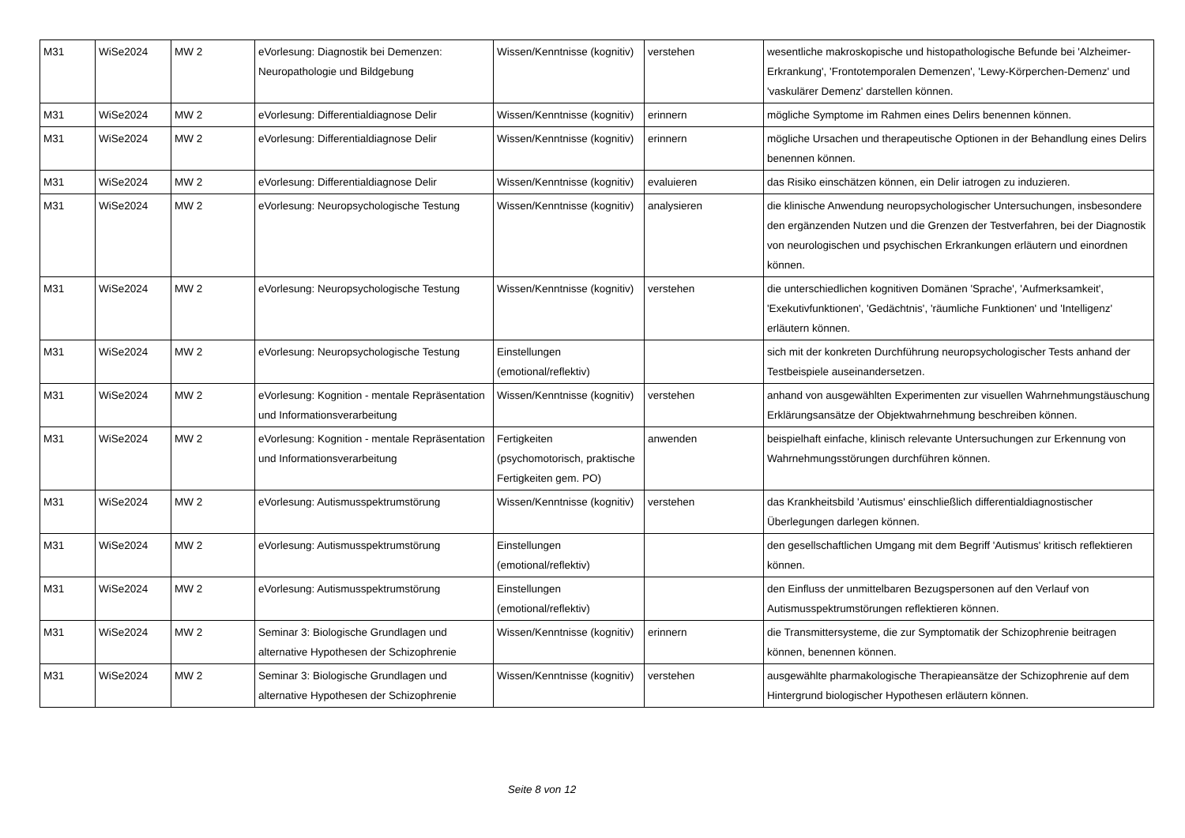| M31 | WiSe2024 | MW 2 | eVorlesung: Diagnostik bei Demenzen: Neuropathologie und Bildgebung | Wissen/Kenntnisse (kognitiv) | verstehen | wesentliche makroskopische und histopathologische Befunde bei 'Alzheimer-Erkrankung', 'Frontotemporalen Demenzen', 'Lewy-Körperchen-Demenz' und 'vaskulärer Demenz' darstellen können. |
| M31 | WiSe2024 | MW 2 | eVorlesung: Differentialdiagnose Delir | Wissen/Kenntnisse (kognitiv) | erinnern | mögliche Symptome im Rahmen eines Delirs benennen können. |
| M31 | WiSe2024 | MW 2 | eVorlesung: Differentialdiagnose Delir | Wissen/Kenntnisse (kognitiv) | erinnern | mögliche Ursachen und therapeutische Optionen in der Behandlung eines Delirs benennen können. |
| M31 | WiSe2024 | MW 2 | eVorlesung: Differentialdiagnose Delir | Wissen/Kenntnisse (kognitiv) | evaluieren | das Risiko einschätzen können, ein Delir iatrogen zu induzieren. |
| M31 | WiSe2024 | MW 2 | eVorlesung: Neuropsychologische Testung | Wissen/Kenntnisse (kognitiv) | analysieren | die klinische Anwendung neuropsychologischer Untersuchungen, insbesondere den ergänzenden Nutzen und die Grenzen der Testverfahren, bei der Diagnostik von neurologischen und psychischen Erkrankungen erläutern und einordnen können. |
| M31 | WiSe2024 | MW 2 | eVorlesung: Neuropsychologische Testung | Wissen/Kenntnisse (kognitiv) | verstehen | die unterschiedlichen kognitiven Domänen 'Sprache', 'Aufmerksamkeit', 'Exekutivfunktionen', 'Gedächtnis', 'räumliche Funktionen' und 'Intelligenz' erläutern können. |
| M31 | WiSe2024 | MW 2 | eVorlesung: Neuropsychologische Testung | Einstellungen (emotional/reflektiv) | | sich mit der konkreten Durchführung neuropsychologischer Tests anhand der Testbeispiele auseinandersetzen. |
| M31 | WiSe2024 | MW 2 | eVorlesung: Kognition - mentale Repräsentation und Informationsverarbeitung | Wissen/Kenntnisse (kognitiv) | verstehen | anhand von ausgewählten Experimenten zur visuellen Wahrnehmungstäuschung Erklärungsansätze der Objektwahrnehmung beschreiben können. |
| M31 | WiSe2024 | MW 2 | eVorlesung: Kognition - mentale Repräsentation und Informationsverarbeitung | Fertigkeiten (psychomotorisch, praktische Fertigkeiten gem. PO) | anwenden | beispielhaft einfache, klinisch relevante Untersuchungen zur Erkennung von Wahrnehmungsstörungen durchführen können. |
| M31 | WiSe2024 | MW 2 | eVorlesung: Autismusspektrumstörung | Wissen/Kenntnisse (kognitiv) | verstehen | das Krankheitsbild 'Autismus' einschließlich differentialdiagnostischer Überlegungen darlegen können. |
| M31 | WiSe2024 | MW 2 | eVorlesung: Autismusspektrumstörung | Einstellungen (emotional/reflektiv) | | den gesellschaftlichen Umgang mit dem Begriff 'Autismus' kritisch reflektieren können. |
| M31 | WiSe2024 | MW 2 | eVorlesung: Autismusspektrumstörung | Einstellungen (emotional/reflektiv) | | den Einfluss der unmittelbaren Bezugspersonen auf den Verlauf von Autismusspektrumstörungen reflektieren können. |
| M31 | WiSe2024 | MW 2 | Seminar 3: Biologische Grundlagen und alternative Hypothesen der Schizophrenie | Wissen/Kenntnisse (kognitiv) | erinnern | die Transmittersysteme, die zur Symptomatik der Schizophrenie beitragen können, benennen können. |
| M31 | WiSe2024 | MW 2 | Seminar 3: Biologische Grundlagen und alternative Hypothesen der Schizophrenie | Wissen/Kenntnisse (kognitiv) | verstehen | ausgewählte pharmakologische Therapieansätze der Schizophrenie auf dem Hintergrund biologischer Hypothesen erläutern können. |
Seite 8 von 12